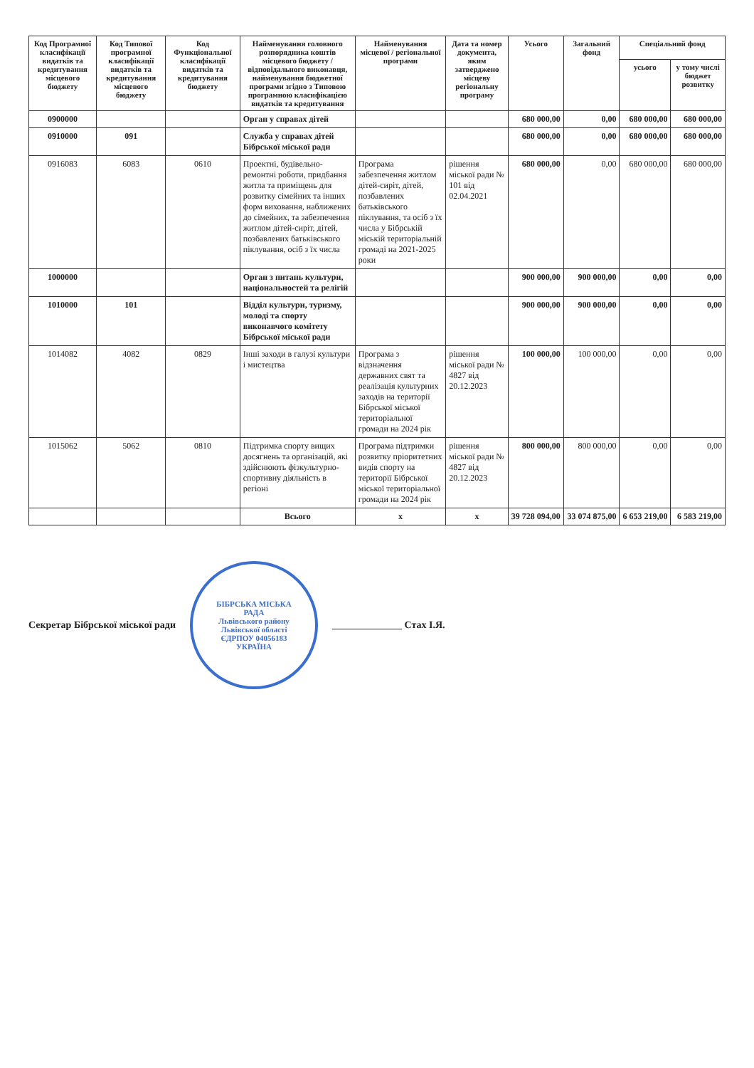| Код Програмної класифікації видатків та кредитування місцевого бюджету | Код Типової програмної класифікації видатків та кредитування місцевого бюджету | Код Функціональної класифікації видатків та кредитування бюджету | Найменування головного розпорядника коштів місцевого бюджету / відповідального виконавця, найменування бюджетної програми згідно з Типовою програмною класифікацією видатків та кредитування | Найменування місцевої / регіональної програми | Дата та номер документа, яким затверджено місцеву регіональну програму | Усього | Загальний фонд | Спеціальний фонд | |
| --- | --- | --- | --- | --- | --- | --- | --- | --- | --- |
| | | | | | | | | усього | у тому числі бюджет розвитку |
| 0900000 | | | Орган у справах дітей | | | 680 000,00 | 0,00 | 680 000,00 | 680 000,00 |
| 0910000 | 091 | | Служба у справах дітей Бібрської міської ради | | | 680 000,00 | 0,00 | 680 000,00 | 680 000,00 |
| 0916083 | 6083 | 0610 | Проектні, будівельно-ремонтні роботи, придбання житла та приміщень для розвитку сімейних та інших форм виховання, наближених до сімейних, та забезпечення житлом дітей-сиріт, дітей, позбавлених батьківського піклування, осіб з їх числа | Програма забезпечення житлом дітей-сиріт, дітей, позбавлених батьківського піклування, та осіб з їх числа у Бібрській міській територіальній громаді на 2021-2025 роки | рішення міської ради № 101 від 02.04.2021 | 680 000,00 | 0,00 | 680 000,00 | 680 000,00 |
| 1000000 | | | Орган з питань культури, національностей та релігій | | | 900 000,00 | 900 000,00 | 0,00 | 0,00 |
| 1010000 | 101 | | Відділ культури, туризму, молоді та спорту виконавчого комітету Бібрської міської ради | | | 900 000,00 | 900 000,00 | 0,00 | 0,00 |
| 1014082 | 4082 | 0829 | Інші заходи в галузі культури і мистецтва | Програма з відзначення державних свят та реалізація культурних заходів на території Бібрської міської територіальної громади на 2024 рік | рішення міської ради № 4827 від 20.12.2023 | 100 000,00 | 100 000,00 | 0,00 | 0,00 |
| 1015062 | 5062 | 0810 | Підтримка спорту вищих досягнень та організацій, які здійснюють фізкультурно-спортивну діяльність в регіоні | Програма підтримки розвитку пріоритетних видів спорту на території Бібрської міської територіальної громади на 2024 рік | рішення міської ради № 4827 від 20.12.2023 | 800 000,00 | 800 000,00 | 0,00 | 0,00 |
| | | | Всього | x | x | 39 728 094,00 | 33 074 875,00 | 6 653 219,00 | 6 583 219,00 |
Секретар Бібрської міської ради
БІБРСЬКА МІСЬКА РАДА
Львівського району Львівської області
ЄДРПОУ 04056183
УКРАЇНА
______________ Стах І.Я.